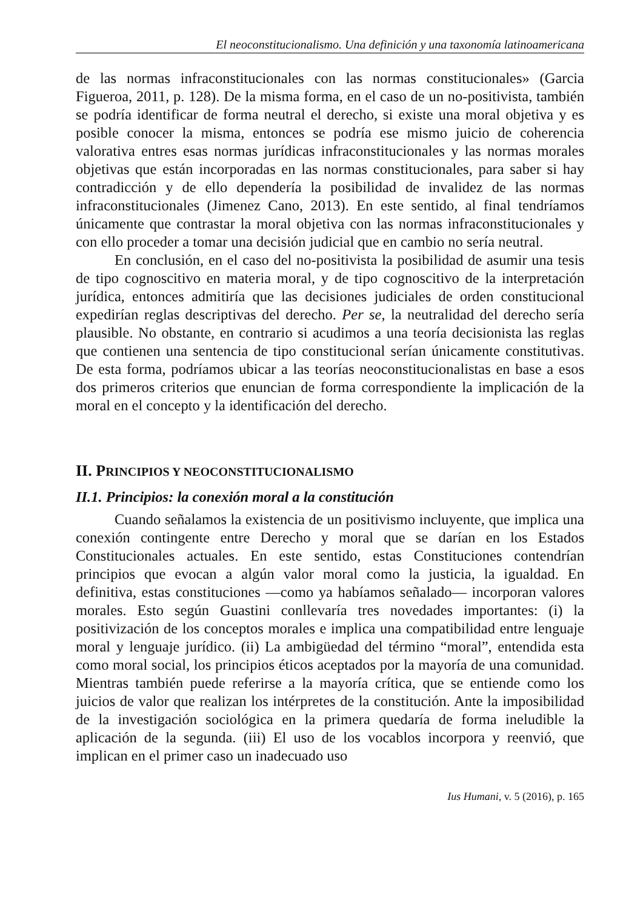El neoconstitucionalismo. Una definición y una taxonomía latinoamericana
de las normas infraconstitucionales con las normas constitucionales» (Garcia Figueroa, 2011, p. 128). De la misma forma, en el caso de un no-positivista, también se podría identificar de forma neutral el derecho, si existe una moral objetiva y es posible conocer la misma, entonces se podría ese mismo juicio de coherencia valorativa entres esas normas jurídicas infraconstitucionales y las normas morales objetivas que están incorporadas en las normas constitucionales, para saber si hay contradicción y de ello dependería la posibilidad de invalidez de las normas infraconstitucionales (Jimenez Cano, 2013). En este sentido, al final tendríamos únicamente que contrastar la moral objetiva con las normas infraconstitucionales y con ello proceder a tomar una decisión judicial que en cambio no sería neutral.
En conclusión, en el caso del no-positivista la posibilidad de asumir una tesis de tipo cognoscitivo en materia moral, y de tipo cognoscitivo de la interpretación jurídica, entonces admitiría que las decisiones judiciales de orden constitucional expedirían reglas descriptivas del derecho. Per se, la neutralidad del derecho sería plausible. No obstante, en contrario si acudimos a una teoría decisionista las reglas que contienen una sentencia de tipo constitucional serían únicamente constitutivas. De esta forma, podríamos ubicar a las teorías neoconstitucionalistas en base a esos dos primeros criterios que enuncian de forma correspondiente la implicación de la moral en el concepto y la identificación del derecho.
II. PRINCIPIOS Y NEOCONSTITUCIONALISMO
II.1. Principios: la conexión moral a la constitución
Cuando señalamos la existencia de un positivismo incluyente, que implica una conexión contingente entre Derecho y moral que se darían en los Estados Constitucionales actuales. En este sentido, estas Constituciones contendrían principios que evocan a algún valor moral como la justicia, la igualdad. En definitiva, estas constituciones —como ya habíamos señalado— incorporan valores morales. Esto según Guastini conllevaría tres novedades importantes: (i) la positivización de los conceptos morales e implica una compatibilidad entre lenguaje moral y lenguaje jurídico. (ii) La ambigüedad del término “moral”, entendida esta como moral social, los principios éticos aceptados por la mayoría de una comunidad. Mientras también puede referirse a la mayoría crítica, que se entiende como los juicios de valor que realizan los intérpretes de la constitución. Ante la imposibilidad de la investigación sociológica en la primera quedaría de forma ineludible la aplicación de la segunda. (iii) El uso de los vocablos incorpora y reenvió, que implican en el primer caso un inadecuado uso
Ius Humani, v. 5 (2016), p. 165